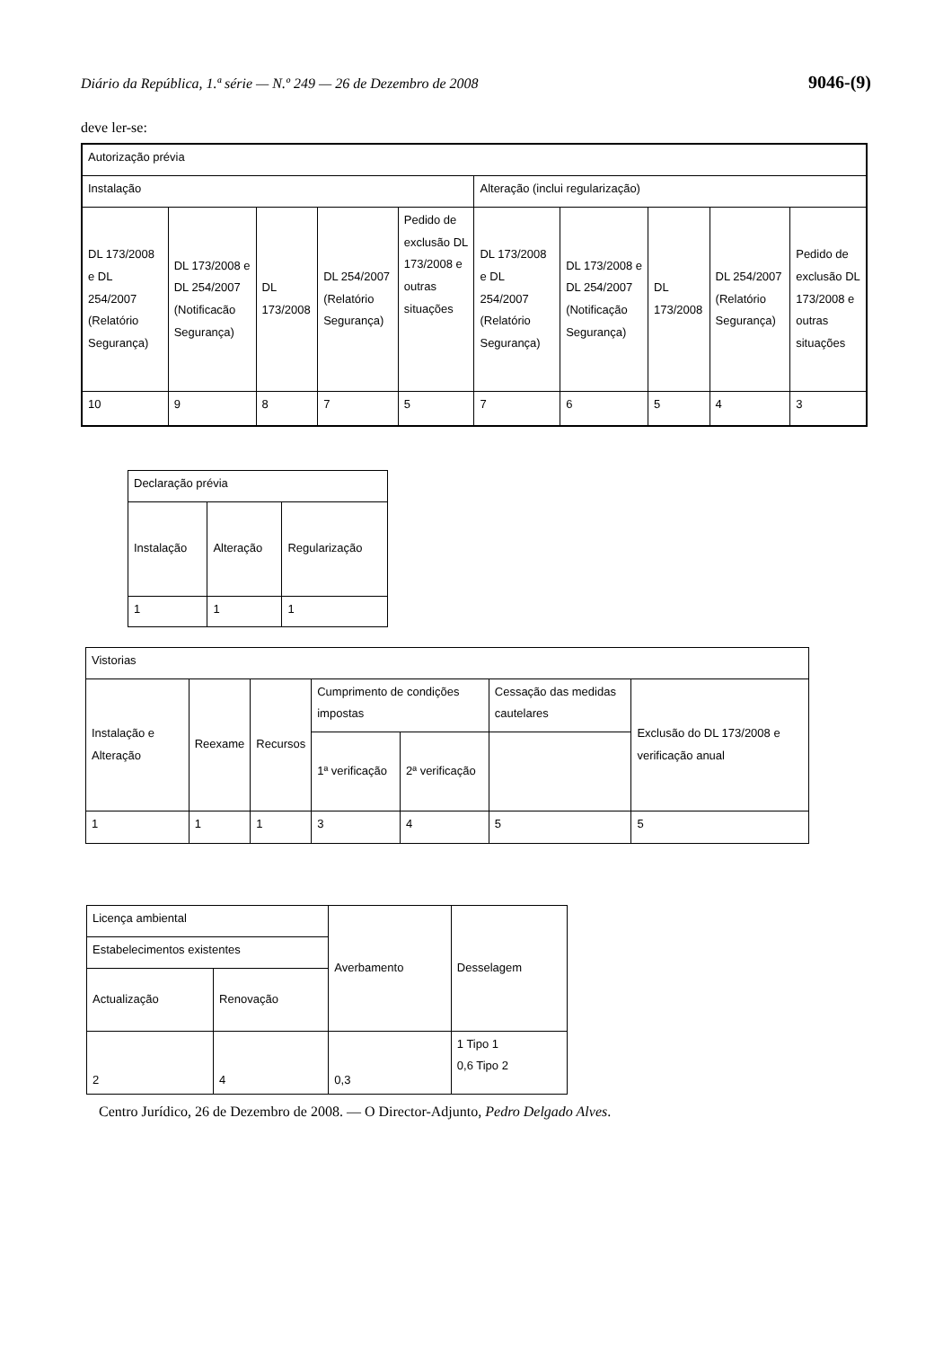Diário da República, 1.ª série — N.º 249 — 26 de Dezembro de 2008 9046-(9)
deve ler-se:
| Autorização prévia | | | | | | | | | |
| Instalação | | | | | Alteração (inclui regularização) | | | | |
| DL 173/2008 e DL 254/2007 (Relatório Segurança) | DL 173/2008 e DL 254/2007 (Notificacão Segurança) | DL 173/2008 | DL 254/2007 (Relatório Segurança) | Pedido de exclusão DL 173/2008 e outras situações | DL 173/2008 e DL 254/2007 (Relatório Segurança) | DL 173/2008 e DL 254/2007 (Notificação Segurança) | DL 173/2008 | DL 254/2007 (Relatório Segurança) | Pedido de exclusão DL 173/2008 e outras situações |
| 10 | 9 | 8 | 7 | 5 | 7 | 6 | 5 | 4 | 3 |
| Declaração prévia | | |
| Instalação | Alteração | Regularização |
| 1 | 1 | 1 |
| Vistorias | | | | | | |
| Instalação e Alteração | Reexame | Recursos | Cumprimento de condições impostas | | Cessação das medidas cautelares | Exclusão do DL 173/2008 e verificação anual |
| | | | 1ª verificação | 2ª verificação | | |
| 1 | 1 | 1 | 3 | 4 | 5 | 5 |
| Licença ambiental | | Averbamento | Desselagem |
| Estabelecimentos existentes | | | |
| Actualização | Renovação | | |
| 2 | 4 | 0,3 | 1 Tipo 1 0,6 Tipo 2 |
Centro Jurídico, 26 de Dezembro de 2008. — O Director-Adjunto, Pedro Delgado Alves.